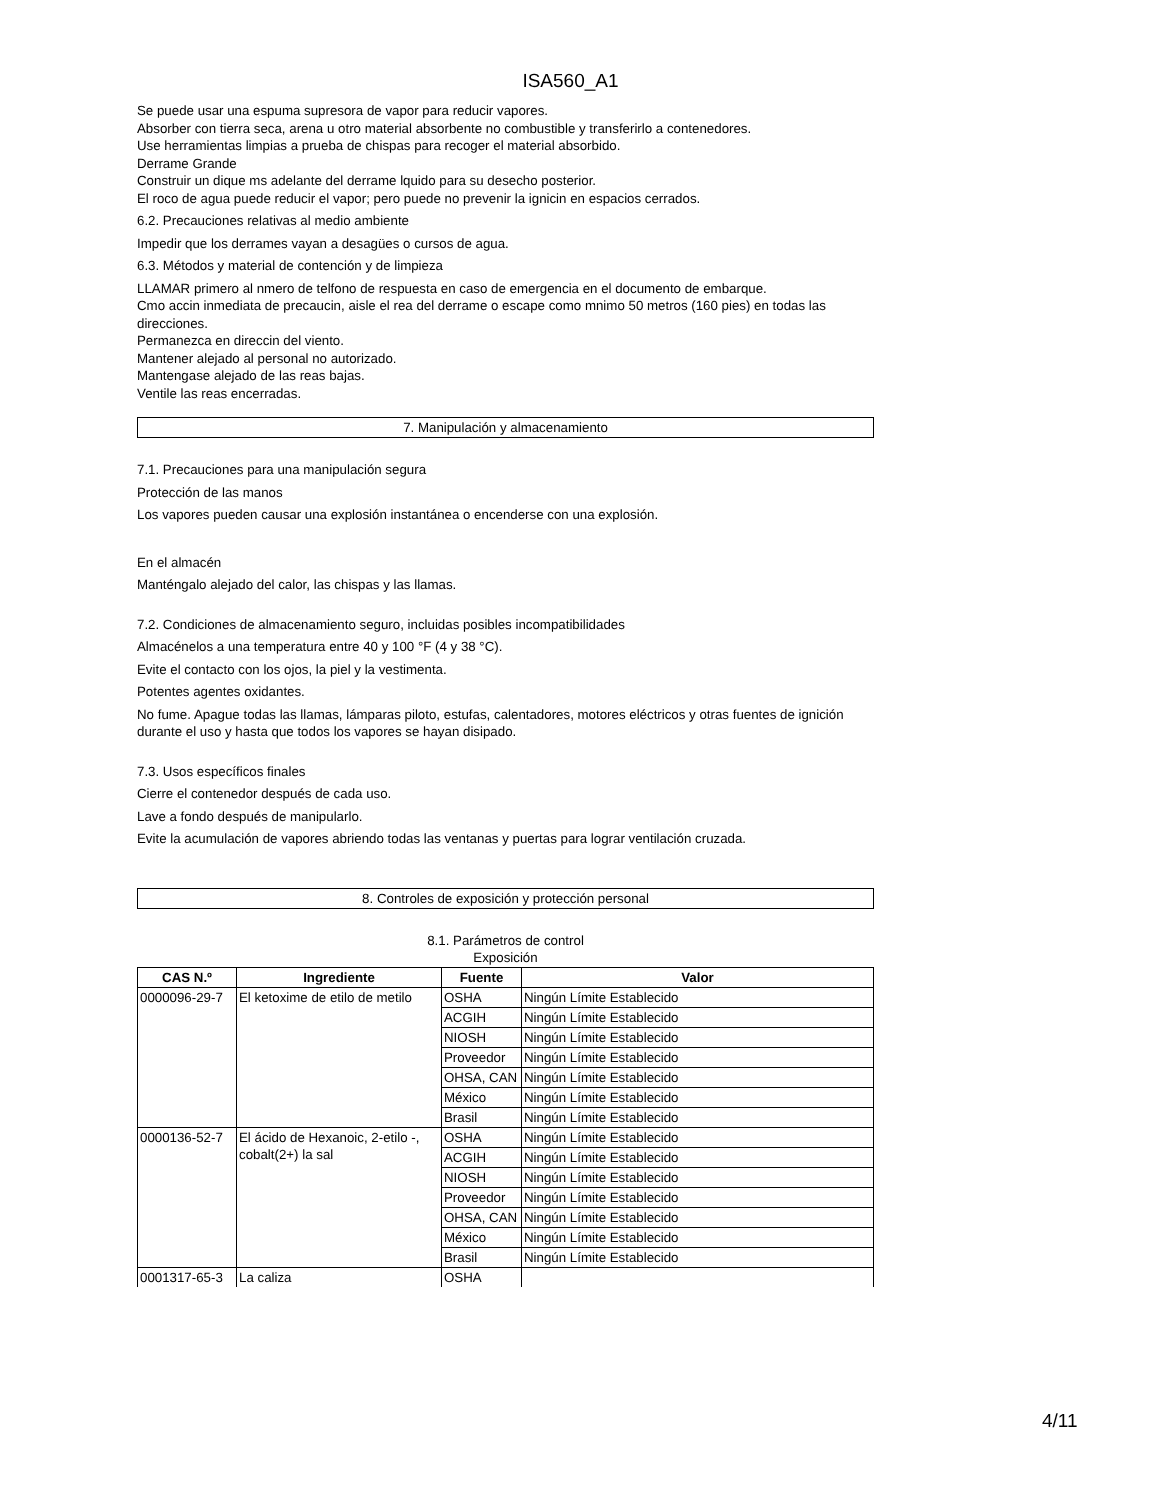ISA560_A1
Se puede usar una espuma supresora de vapor para reducir vapores.
Absorber con tierra seca, arena u otro material absorbente no combustible y transferirlo a contenedores.
Use herramientas limpias a prueba de chispas para recoger el material absorbido.
Derrame Grande
Construir un dique ms adelante del derrame lquido para su desecho posterior.
El roco de agua puede reducir el vapor; pero puede no prevenir la ignicin en espacios cerrados.
6.2. Precauciones relativas al medio ambiente
Impedir que los derrames vayan a desagües o cursos de agua.
6.3. Métodos y material de contención y de limpieza
LLAMAR primero al nmero de telfono de respuesta en caso de emergencia en el documento de embarque.
Cmo accin inmediata de precaucin, aisle el rea del derrame o escape como mnimo 50 metros (160 pies) en todas las direcciones.
Permanezca en direccin del viento.
Mantener alejado al personal no autorizado.
Mantengase alejado de las reas bajas.
Ventile las reas encerradas.
7. Manipulación y almacenamiento
7.1. Precauciones para una manipulación segura
Protección de las manos
Los vapores pueden causar una explosión instantánea o encenderse con una explosión.
En el almacén
Manténgalo alejado del calor, las chispas y las llamas.
7.2. Condiciones de almacenamiento seguro, incluidas posibles incompatibilidades
Almacénelos a una temperatura entre 40 y 100 °F (4 y 38 °C).
Evite el contacto con los ojos, la piel y la vestimenta.
Potentes agentes oxidantes.
No fume. Apague todas las llamas, lámparas piloto, estufas, calentadores, motores eléctricos y otras fuentes de ignición durante el uso y hasta que todos los vapores se hayan disipado.
7.3. Usos específicos finales
Cierre el contenedor después de cada uso.
Lave a fondo después de manipularlo.
Evite la acumulación de vapores abriendo todas las ventanas y puertas para lograr ventilación cruzada.
8. Controles de exposición y protección personal
8.1. Parámetros de control
Exposición
| CAS N.º | Ingrediente | Fuente | Valor |
| --- | --- | --- | --- |
| 0000096-29-7 | El ketoxime de etilo de metilo | OSHA | Ningún Límite Establecido |
| | | ACGIH | Ningún Límite Establecido |
| | | NIOSH | Ningún Límite Establecido |
| | | Proveedor | Ningún Límite Establecido |
| | | OHSA, CAN | Ningún Límite Establecido |
| | | México | Ningún Límite Establecido |
| | | Brasil | Ningún Límite Establecido |
| 0000136-52-7 | El ácido de Hexanoic, 2-etilo -, cobalt(2+) la sal | OSHA | Ningún Límite Establecido |
| | | ACGIH | Ningún Límite Establecido |
| | | NIOSH | Ningún Límite Establecido |
| | | Proveedor | Ningún Límite Establecido |
| | | OHSA, CAN | Ningún Límite Establecido |
| | | México | Ningún Límite Establecido |
| | | Brasil | Ningún Límite Establecido |
| 0001317-65-3 | La caliza | OSHA | |
4/11